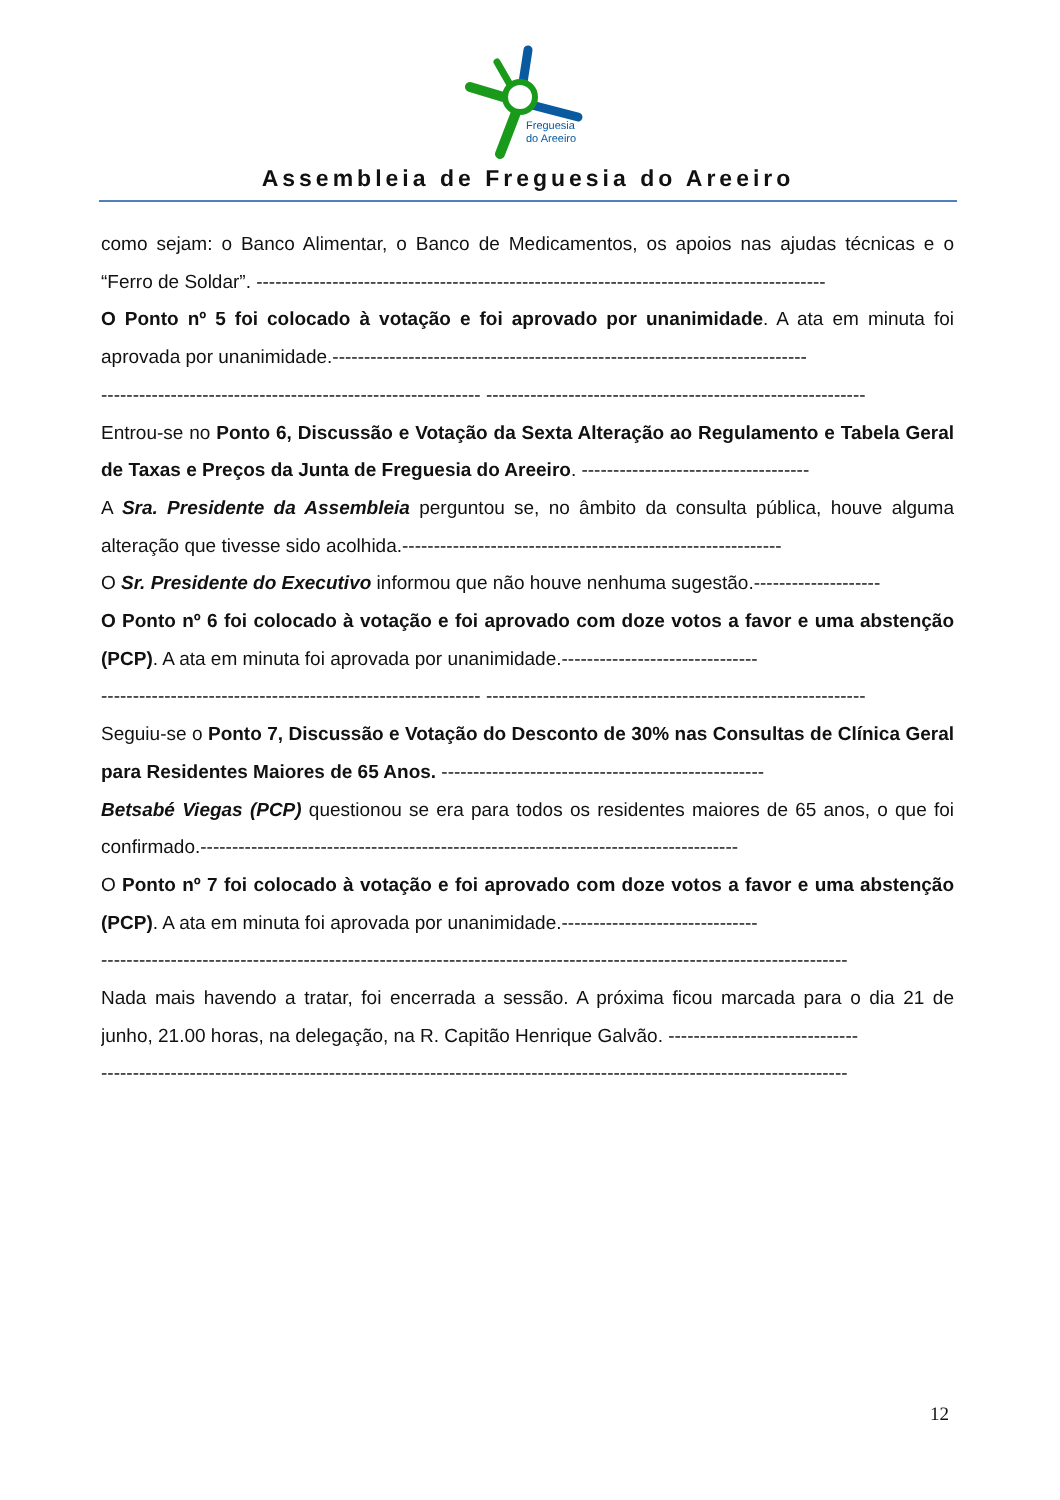Freguesia
do Areeiro
Assembleia de Freguesia do Areeiro
como sejam: o Banco Alimentar, o Banco de Medicamentos, os apoios nas ajudas técnicas e o “Ferro de Soldar”. ------------------------------------------------------------------------------------------
O Ponto nº 5 foi colocado à votação e foi aprovado por unanimidade. A ata em minuta foi aprovada por unanimidade.---------------------------------------------------------------------------
------------------------------------------------------------ ------------------------------------------------------------
Entrou-se no Ponto 6, Discussão e Votação da Sexta Alteração ao Regulamento e Tabela Geral de Taxas e Preços da Junta de Freguesia do Areeiro. ------------------------------------
A Sra. Presidente da Assembleia perguntou se, no âmbito da consulta pública, houve alguma alteração que tivesse sido acolhida.------------------------------------------------------------
O Sr. Presidente do Executivo informou que não houve nenhuma sugestão.--------------------
O Ponto nº 6 foi colocado à votação e foi aprovado com doze votos a favor e uma abstenção (PCP). A ata em minuta foi aprovada por unanimidade.-------------------------------
------------------------------------------------------------ ------------------------------------------------------------
Seguiu-se o Ponto 7, Discussão e Votação do Desconto de 30% nas Consultas de Clínica Geral para Residentes Maiores de 65 Anos. ---------------------------------------------------
Betsabé Viegas (PCP) questionou se era para todos os residentes maiores de 65 anos, o que foi confirmado.-------------------------------------------------------------------------------------
O Ponto nº 7 foi colocado à votação e foi aprovado com doze votos a favor e uma abstenção (PCP). A ata em minuta foi aprovada por unanimidade.-------------------------------
----------------------------------------------------------------------------------------------------------------------
Nada mais havendo a tratar, foi encerrada a sessão. A próxima ficou marcada para o dia 21 de junho, 21.00 horas, na delegação, na R. Capitão Henrique Galvão. ------------------------------
----------------------------------------------------------------------------------------------------------------------
12